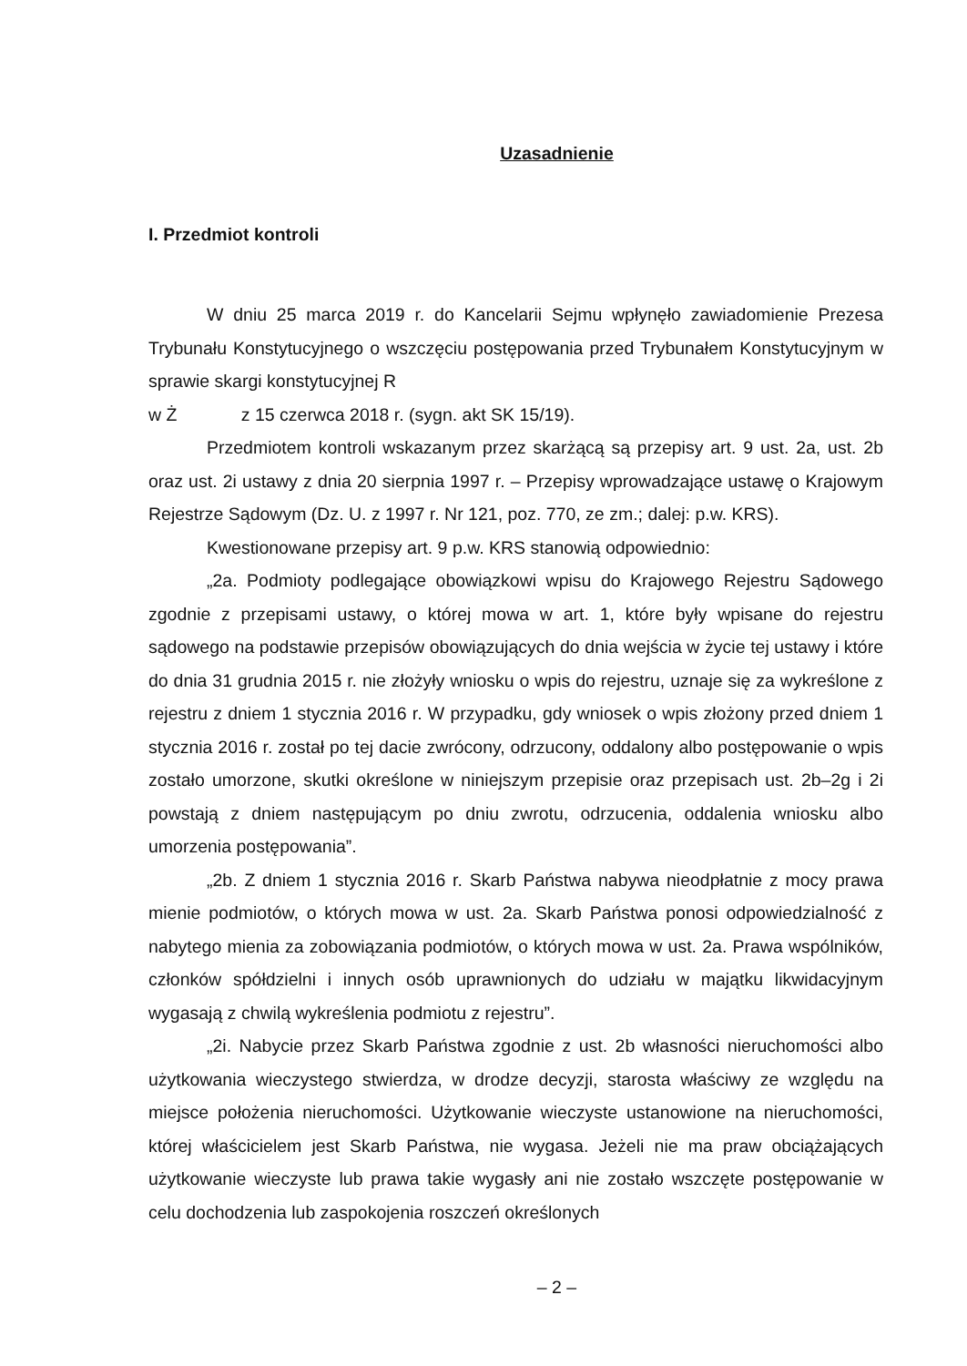Uzasadnienie
I. Przedmiot kontroli
W dniu 25 marca 2019 r. do Kancelarii Sejmu wpłynęło zawiadomienie Prezesa Trybunału Konstytucyjnego o wszczęciu postępowania przed Trybunałem Konstytucyjnym w sprawie skargi konstytucyjnej R
w Ż z 15 czerwca 2018 r. (sygn. akt SK 15/19).
Przedmiotem kontroli wskazanym przez skarżącą są przepisy art. 9 ust. 2a, ust. 2b oraz ust. 2i ustawy z dnia 20 sierpnia 1997 r. – Przepisy wprowadzające ustawę o Krajowym Rejestrze Sądowym (Dz. U. z 1997 r. Nr 121, poz. 770, ze zm.; dalej: p.w. KRS).
Kwestionowane przepisy art. 9 p.w. KRS stanowią odpowiednio:
„2a. Podmioty podlegające obowiązkowi wpisu do Krajowego Rejestru Sądowego zgodnie z przepisami ustawy, o której mowa w art. 1, które były wpisane do rejestru sądowego na podstawie przepisów obowiązujących do dnia wejścia w życie tej ustawy i które do dnia 31 grudnia 2015 r. nie złożyły wniosku o wpis do rejestru, uznaje się za wykreślone z rejestru z dniem 1 stycznia 2016 r. W przypadku, gdy wniosek o wpis złożony przed dniem 1 stycznia 2016 r. został po tej dacie zwrócony, odrzucony, oddalony albo postępowanie o wpis zostało umorzone, skutki określone w niniejszym przepisie oraz przepisach ust. 2b–2g i 2i powstają z dniem następującym po dniu zwrotu, odrzucenia, oddalenia wniosku albo umorzenia postępowania”.
„2b. Z dniem 1 stycznia 2016 r. Skarb Państwa nabywa nieodpłatnie z mocy prawa mienie podmiotów, o których mowa w ust. 2a. Skarb Państwa ponosi odpowiedzialność z nabytego mienia za zobowiązania podmiotów, o których mowa w ust. 2a. Prawa wspólników, członków spółdzielni i innych osób uprawnionych do udziału w majątku likwidacyjnym wygasają z chwilą wykreślenia podmiotu z rejestru”.
„2i. Nabycie przez Skarb Państwa zgodnie z ust. 2b własności nieruchomości albo użytkowania wieczystego stwierdza, w drodze decyzji, starosta właściwy ze względu na miejsce położenia nieruchomości. Użytkowanie wieczyste ustanowione na nieruchomości, której właścicielem jest Skarb Państwa, nie wygasa. Jeżeli nie ma praw obciążających użytkowanie wieczyste lub prawa takie wygasły ani nie zostało wszczęte postępowanie w celu dochodzenia lub zaspokojenia roszczeń określonych
– 2 –